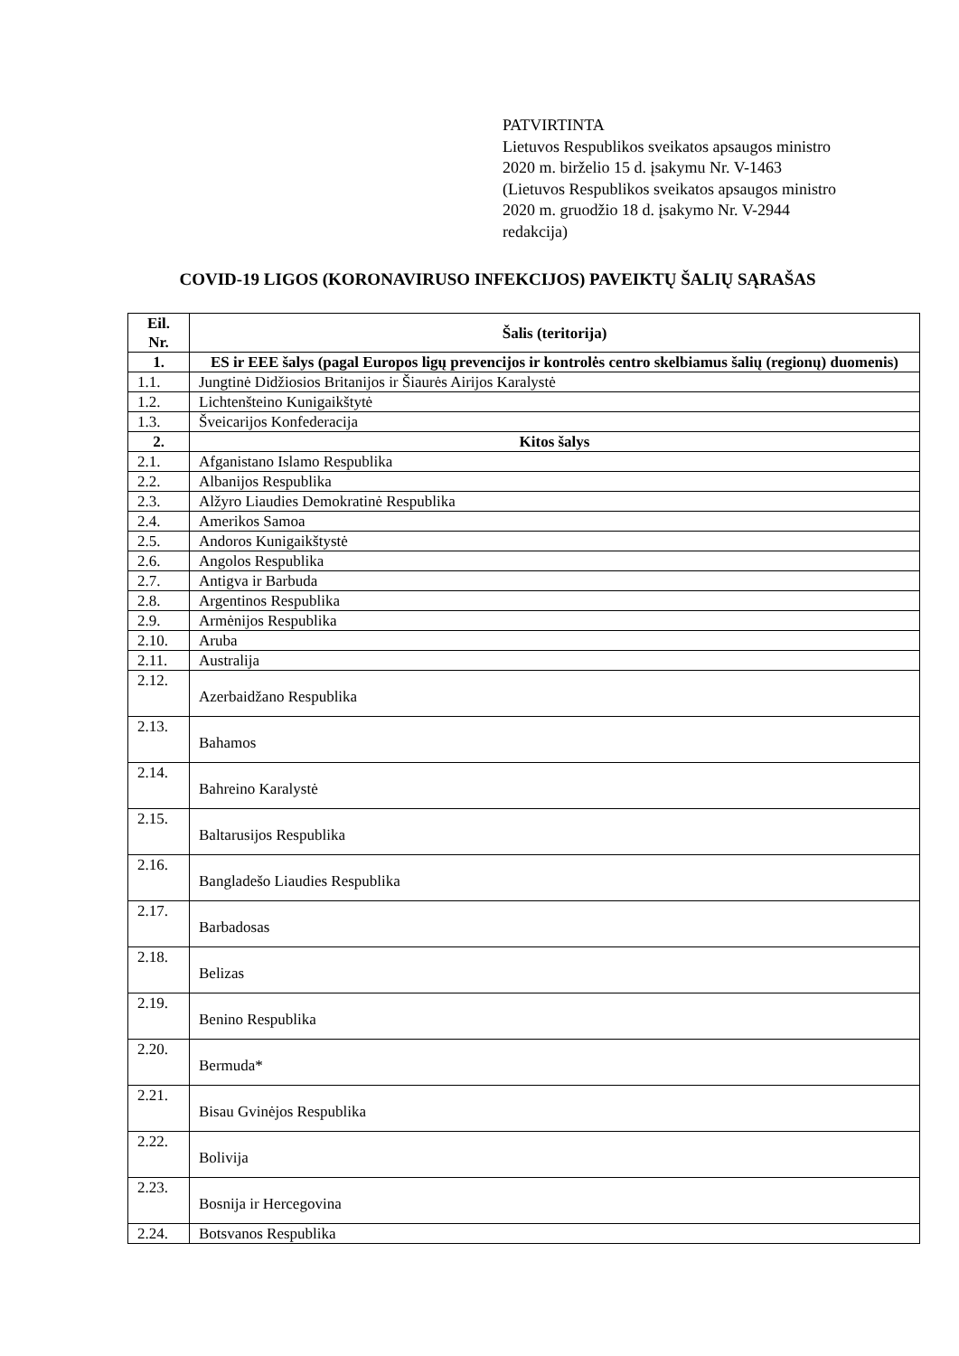PATVIRTINTA
Lietuvos Respublikos sveikatos apsaugos ministro
2020 m. birželio 15 d. įsakymu Nr. V-1463
(Lietuvos Respublikos sveikatos apsaugos ministro
2020 m. gruodžio 18 d. įsakymo Nr. V-2944
redakcija)
COVID-19 LIGOS (KORONAVIRUSO INFEKCIJOS) PAVEIKTŲ ŠALIŲ SĄRAŠAS
| Eil. Nr. | Šalis (teritorija) |
| --- | --- |
| 1. | ES ir EEE šalys (pagal Europos ligų prevencijos ir kontrolės centro skelbiamus šalių (regionų) duomenis) |
| 1.1. | Jungtinė Didžiosios Britanijos ir Šiaurės Airijos Karalystė |
| 1.2. | Lichtenšteino Kunigaikštytė |
| 1.3. | Šveicarijos Konfederacija |
| 2. | Kitos šalys |
| 2.1. | Afganistano Islamo Respublika |
| 2.2. | Albanijos Respublika |
| 2.3. | Alžyro Liaudies Demokratinė Respublika |
| 2.4. | Amerikos Samoa |
| 2.5. | Andoros Kunigaikštystė |
| 2.6. | Angolos Respublika |
| 2.7. | Antigva ir Barbuda |
| 2.8. | Argentinos Respublika |
| 2.9. | Armėnijos Respublika |
| 2.10. | Aruba |
| 2.11. | Australija |
| 2.12. | Azerbaidžano Respublika |
| 2.13. | Bahamos |
| 2.14. | Bahreino Karalystė |
| 2.15. | Baltarusijos Respublika |
| 2.16. | Bangladešo Liaudies Respublika |
| 2.17. | Barbadosas |
| 2.18. | Belizas |
| 2.19. | Benino Respublika |
| 2.20. | Bermuda* |
| 2.21. | Bisau Gvinėjos Respublika |
| 2.22. | Bolivija |
| 2.23. | Bosnija ir Hercegovina |
| 2.24. | Botsvanos Respublika |